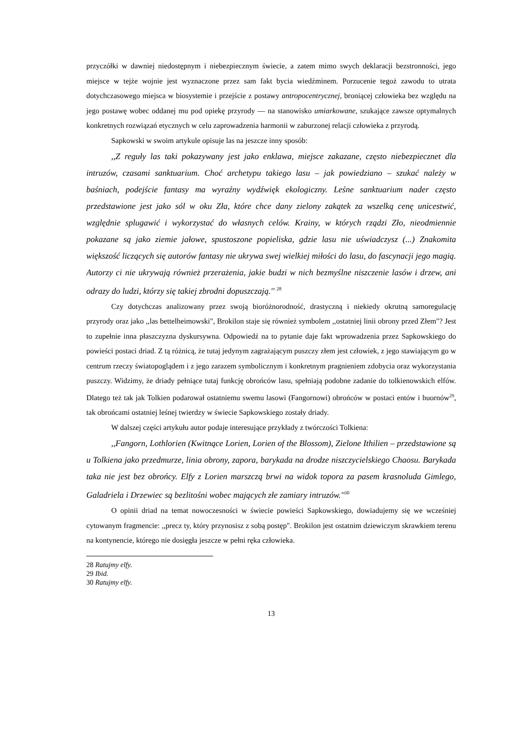przyczółki w dawniej niedostępnym i niebezpiecznym świecie, a zatem mimo swych deklaracji bezstronności, jego miejsce w tejże wojnie jest wyznaczone przez sam fakt bycia wiedźminem. Porzucenie tegoż zawodu to utrata dotychczasowego miejsca w biosystemie i przejście z postawy antropocentrycznej, broniącej człowieka bez względu na jego postawę wobec oddanej mu pod opiekę przyrody — na stanowisko umiarkowane, szukające zawsze optymalnych konkretnych rozwiązań etycznych w celu zaprowadzenia harmonii w zaburzonej relacji człowieka z przyrodą.
Sapkowski w swoim artykule opisuje las na jeszcze inny sposób:
,,Z reguły las taki pokazywany jest jako enklawa, miejsce zakazane, często niebezpiecznet dla intruzów, czasami sanktuarium. Choć archetypu takiego lasu – jak powiedziano – szukać należy w baśniach, podejście fantasy ma wyraźny wydźwięk ekologiczny. Leśne sanktuarium nader często przedstawione jest jako sól w oku Zła, które chce dany zielony zakątek za wszelką cenę unicestwić, względnie splugawić i wykorzystać do własnych celów. Krainy, w których rządzi Zło, nieodmiennie pokazane są jako ziemie jałowe, spustoszone popieliska, gdzie lasu nie uświadczysz (...) Znakomita większość liczących się autorów fantasy nie ukrywa swej wielkiej miłości do lasu, do fascynacji jego magią. Autorzy ci nie ukrywają również przerażenia, jakie budzi w nich bezmyślne niszczenie lasów i drzew, ani odrazy do ludzi, którzy się takiej zbrodni dopuszczają.'' <sup>28</sup>
Czy dotychczas analizowany przez swoją bioróżnorodność, drastyczną i niekiedy okrutną samoregulację przyrody oraz jako ,,las bettelheimowski", Brokilon staje się również symbolem ,,ostatniej linii obrony przed Złem"? Jest to zupełnie inna płaszczyzna dyskursywna. Odpowiedź na to pytanie daje fakt wprowadzenia przez Sapkowskiego do powieści postaci driad. Z tą różnicą, że tutaj jedynym zagrażającym puszczy złem jest człowiek, z jego stawiającym go w centrum rzeczy światopoglądem i z jego zarazem symbolicznym i konkretnym pragnieniem zdobycia oraz wykorzystania puszczy. Widzimy, że driady pełniące tutaj funkcję obrońców lasu, spełniają podobne zadanie do tolkienowskich elfów. Dlatego też tak jak Tolkien podarował ostatniemu swemu lasowi (Fangornowi) obrońców w postaci entów i huornów<sup>29</sup>, tak obrońcami ostatniej leśnej twierdzy w świecie Sapkowskiego zostały driady.
W dalszej części artykułu autor podaje interesujące przykłady z twórczości Tolkiena:
,,Fangorn, Lothlorien (Kwitnące Lorien, Lorien of the Blossom), Zielone Ithilien – przedstawione są u Tolkiena jako przedmurze, linia obrony, zapora, barykada na drodze niszczycielskiego Chaosu. Barykada taka nie jest bez obrońcy. Elfy z Lorien marszczą brwi na widok topora za pasem krasnoluda Gimlego, Galadriela i Drzewiec są bezlitośni wobec mających złe zamiary intruzów.''<sup>30</sup>
O opinii driad na temat nowoczesności w świecie powieści Sapkowskiego, dowiadujemy się we wcześniej cytowanym fragmencie: ,,precz ty, który przynosisz z sobą postęp". Brokilon jest ostatnim dziewiczym skrawkiem terenu na kontynencie, którego nie dosięgła jeszcze w pełni ręka człowieka.
28 Ratujmy elfy.
29 Ibid.
30 Ratujmy elfy.
13